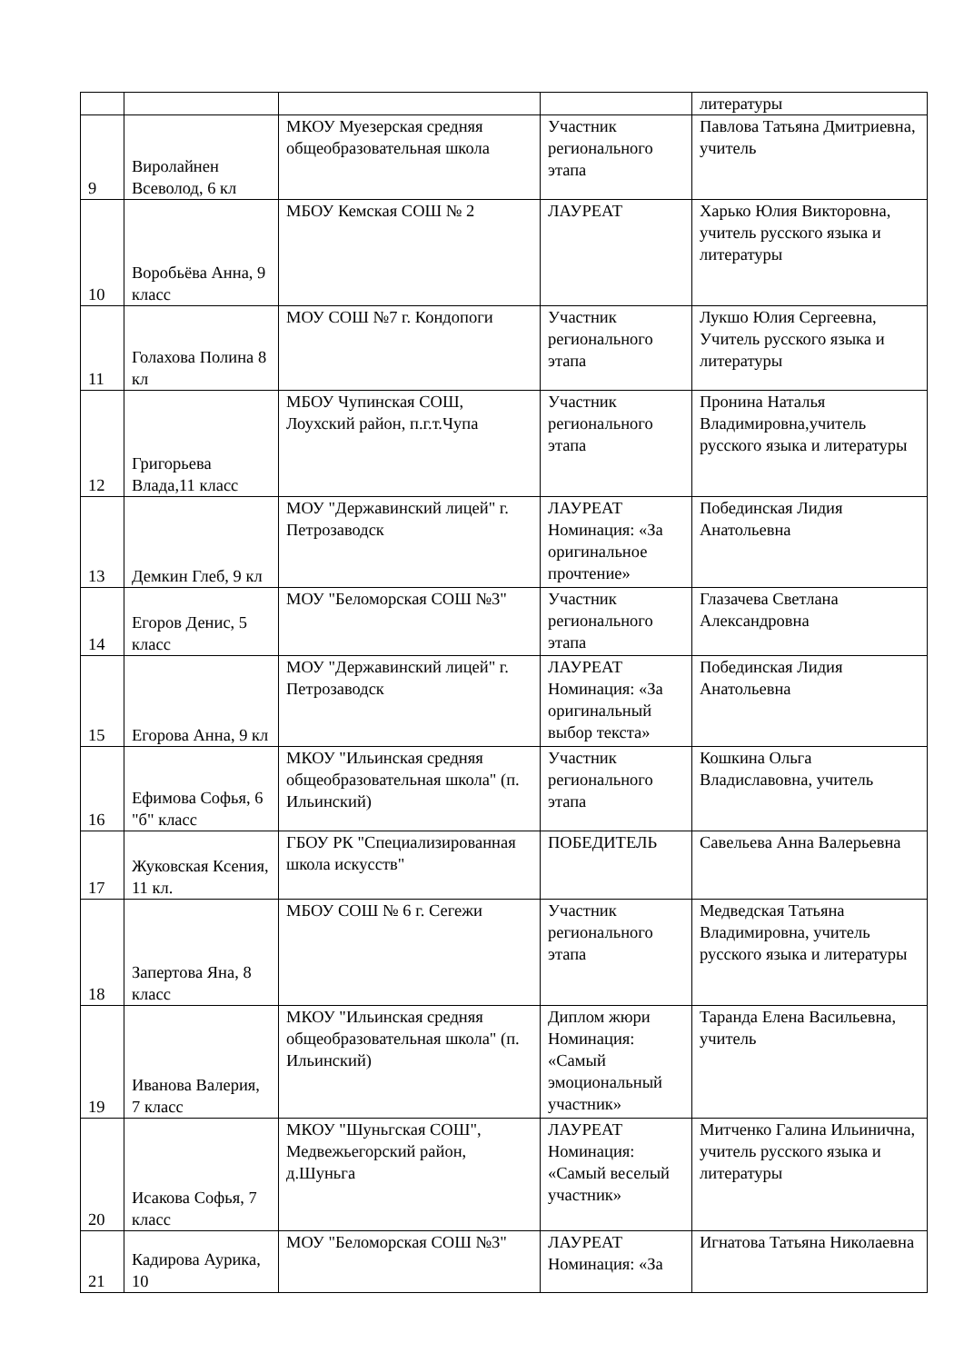| | | | | литературы |
| 9 | Виролайнен Всеволод, 6 кл | МКОУ Муезерская средняя общеобразовательная школа | Участник регионального этапа | Павлова Татьяна Дмитриевна, учитель |
| 10 | Воробьёва Анна, 9 класс | МБОУ Кемская СОШ № 2 | ЛАУРЕАТ | Харько Юлия Викторовна, учитель русского языка и литературы |
| 11 | Голахова Полина 8 кл | МОУ СОШ №7 г. Кондопоги | Участник регионального этапа | Лукшо Юлия Сергеевна, Учитель русского языка и литературы |
| 12 | Григорьева Влада,11 класс | МБОУ Чупинская СОШ, Лоухский район, п.г.т.Чупа | Участник регионального этапа | Пронина Наталья Владимировна,учитель русского языка и литературы |
| 13 | Демкин Глеб, 9 кл | МОУ "Державинский лицей" г. Петрозаводск | ЛАУРЕАТ Номинация: «За оригинальное прочтение» | Побединская Лидия Анатольевна |
| 14 | Егоров Денис, 5 класс | МОУ "Беломорская СОШ №3" | Участник регионального этапа | Глазачева Светлана Александровна |
| 15 | Егорова Анна, 9 кл | МОУ "Державинский лицей" г. Петрозаводск | ЛАУРЕАТ Номинация: «За оригинальный выбор текста» | Побединская Лидия Анатольевна |
| 16 | Ефимова Софья, 6 "б" класс | МКОУ "Ильинская средняя общеобразовательная школа" (п. Ильинский) | Участник регионального этапа | Кошкина Ольга Владиславовна, учитель |
| 17 | Жуковская Ксения, 11 кл. | ГБОУ РК "Специализированная школа искусств" | ПОБЕДИТЕЛЬ | Савельева Анна Валерьевна |
| 18 | Запертова Яна, 8 класс | МБОУ СОШ № 6 г. Сегежи | Участник регионального этапа | Медведская Татьяна Владимировна, учитель русского языка и литературы |
| 19 | Иванова Валерия, 7 класс | МКОУ "Ильинская средняя общеобразовательная школа" (п. Ильинский) | Диплом жюри Номинация: «Самый эмоциональный участник» | Таранда Елена Васильевна, учитель |
| 20 | Исакова Софья, 7 класс | МКОУ "Шуньгская СОШ", Медвежьегорский район, д.Шуньга | ЛАУРЕАТ Номинация: «Самый веселый участник» | Митченко Галина Ильинична, учитель русского языка и литературы |
| 21 | Кадирова Аурика, 10 | МОУ "Беломорская СОШ №3" | ЛАУРЕАТ Номинация: «За | Игнатова Татьяна Николаевна |